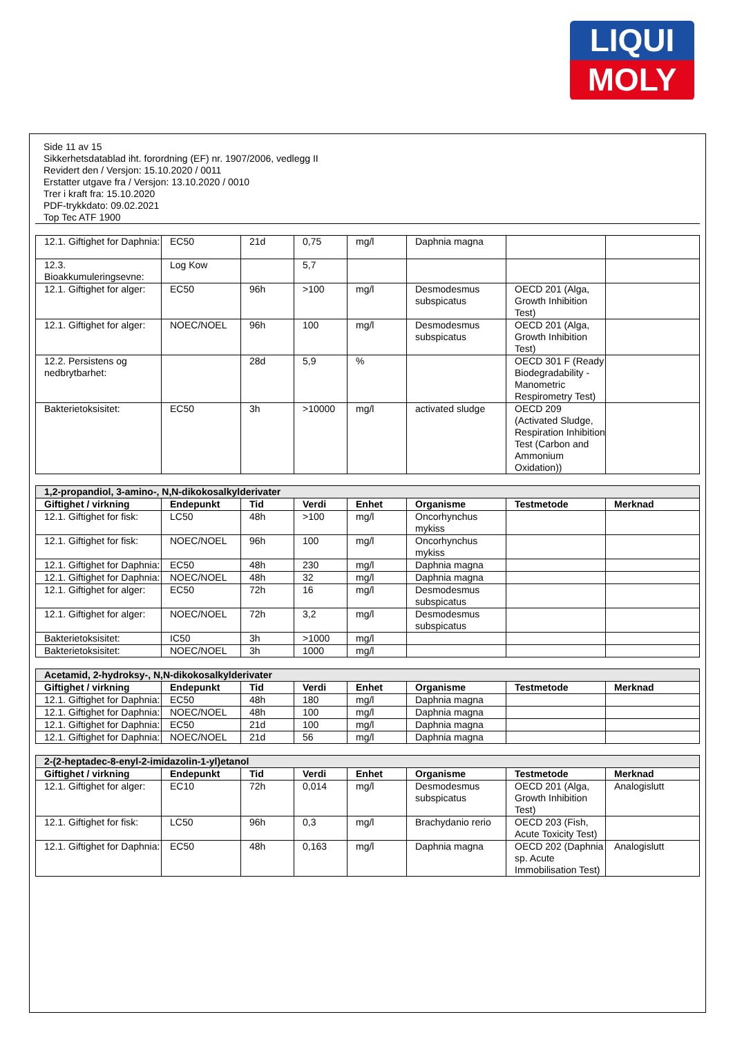LIQUI
MOLY
Side 11 av 15
Sikkerhetsdatablad iht. forordning (EF) nr. 1907/2006, vedlegg II
Revidert den / Versjon: 15.10.2020 / 0011
Erstatter utgave fra / Versjon: 13.10.2020 / 0010
Trer i kraft fra: 15.10.2020
PDF-trykkdato: 09.02.2021
Top Tec ATF 1900
| 12.1. Giftighet for Daphnia: | EC50 | 21d | 0,75 | mg/l | Daphnia magna | | |
| 12.3. Bioakkumuleringsevne: | Log Kow | | 5,7 | | | | |
| 12.1. Giftighet for alger: | EC50 | 96h | >100 | mg/l | Desmodesmus subspicatus | OECD 201 (Alga, Growth Inhibition Test) | |
| 12.1. Giftighet for alger: | NOEC/NOEL | 96h | 100 | mg/l | Desmodesmus subspicatus | OECD 201 (Alga, Growth Inhibition Test) | |
| 12.2. Persistens og nedbrytbarhet: | | 28d | 5,9 | % | | OECD 301 F (Ready Biodegradability - Manometric Respirometry Test) | |
| Bakterietoksisitet: | EC50 | 3h | >10000 | mg/l | activated sludge | OECD 209 (Activated Sludge, Respiration Inhibition Test (Carbon and Ammonium Oxidation)) | |
| 1,2-propandiol, 3-amino-, N,N-dikokosalkylderivater | | | | | | | |
| --- | --- | --- | --- | --- | --- | --- | --- |
| Giftighet / virkning | Endepunkt | Tid | Verdi | Enhet | Organisme | Testmetode | Merknad |
| 12.1. Giftighet for fisk: | LC50 | 48h | >100 | mg/l | Oncorhynchus mykiss | | |
| 12.1. Giftighet for fisk: | NOEC/NOEL | 96h | 100 | mg/l | Oncorhynchus mykiss | | |
| 12.1. Giftighet for Daphnia: | EC50 | 48h | 230 | mg/l | Daphnia magna | | |
| 12.1. Giftighet for Daphnia: | NOEC/NOEL | 48h | 32 | mg/l | Daphnia magna | | |
| 12.1. Giftighet for alger: | EC50 | 72h | 16 | mg/l | Desmodesmus subspicatus | | |
| 12.1. Giftighet for alger: | NOEC/NOEL | 72h | 3,2 | mg/l | Desmodesmus subspicatus | | |
| Bakterietoksisitet: | IC50 | 3h | >1000 | mg/l | | | |
| Bakterietoksisitet: | NOEC/NOEL | 3h | 1000 | mg/l | | | |
| Acetamid, 2-hydroksy-, N,N-dikokosalkylderivater | | | | | | | |
| --- | --- | --- | --- | --- | --- | --- | --- |
| Giftighet / virkning | Endepunkt | Tid | Verdi | Enhet | Organisme | Testmetode | Merknad |
| 12.1. Giftighet for Daphnia: | EC50 | 48h | 180 | mg/l | Daphnia magna | | |
| 12.1. Giftighet for Daphnia: | NOEC/NOEL | 48h | 100 | mg/l | Daphnia magna | | |
| 12.1. Giftighet for Daphnia: | EC50 | 21d | 100 | mg/l | Daphnia magna | | |
| 12.1. Giftighet for Daphnia: | NOEC/NOEL | 21d | 56 | mg/l | Daphnia magna | | |
| 2-(2-heptadec-8-enyl-2-imidazolin-1-yl)etanol | | | | | | | |
| --- | --- | --- | --- | --- | --- | --- | --- |
| Giftighet / virkning | Endepunkt | Tid | Verdi | Enhet | Organisme | Testmetode | Merknad |
| 12.1. Giftighet for alger: | EC10 | 72h | 0,014 | mg/l | Desmodesmus subspicatus | OECD 201 (Alga, Growth Inhibition Test) | Analogislutt |
| 12.1. Giftighet for fisk: | LC50 | 96h | 0,3 | mg/l | Brachydanio rerio | OECD 203 (Fish, Acute Toxicity Test) | |
| 12.1. Giftighet for Daphnia: | EC50 | 48h | 0,163 | mg/l | Daphnia magna | OECD 202 (Daphnia sp. Acute Immobilisation Test) | Analogislutt |